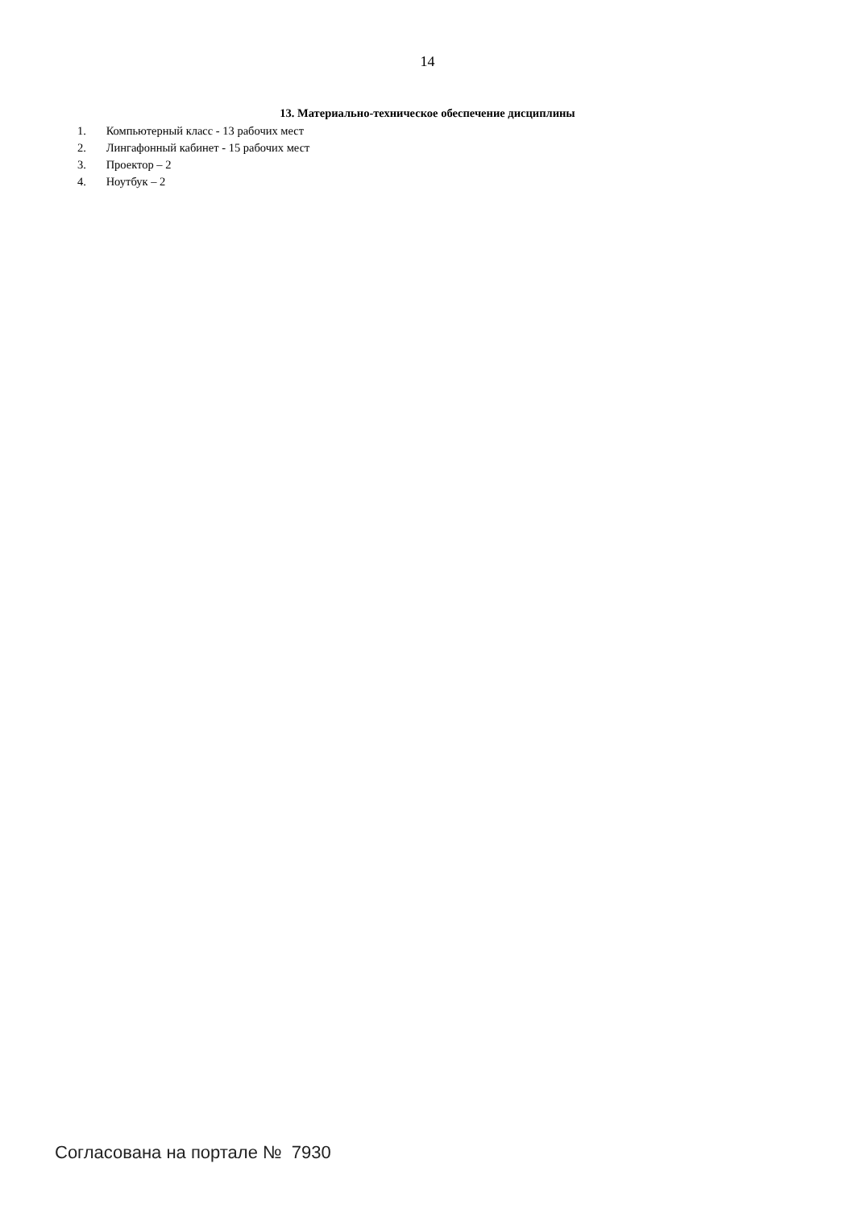14
13. Материально-техническое обеспечение дисциплины
1. Компьютерный класс - 13 рабочих мест
2. Лингафонный кабинет - 15 рабочих мест
3. Проектор – 2
4. Ноутбук – 2
Согласована на портале № 7930